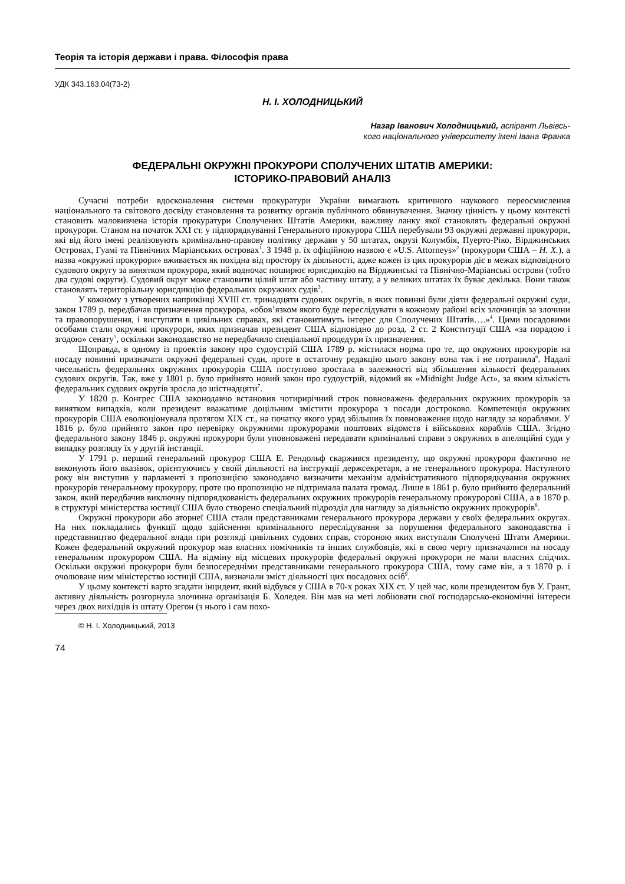Теорія та історія держави і права. Філософія права
УДК 343.163.04(73-2)
Н. І. ХОЛОДНИЦЬКИЙ
Назар Іванович Холодницький, аспірант Львівсь-
кого національного університету імені Івана Франка
ФЕДЕРАЛЬНІ ОКРУЖНІ ПРОКУРОРИ СПОЛУЧЕНИХ ШТАТІВ АМЕРИКИ:
ІСТОРИКО-ПРАВОВИЙ АНАЛІЗ
Сучасні потреби вдосконалення системи прокуратури України вимагають критичного наукового переосмислення національного та світового досвіду становлення та розвитку органів публічного обвинувачення. Значну цінність у цьому контексті становить маловивчена історія прокуратури Сполучених Штатів Америки, важливу ланку якої становлять федеральні окружні прокурори. Станом на початок XXI ст. у підпорядкуванні Генерального прокурора США перебували 93 окружні державні прокурори, які від його імені реалізовують кримінально-правову політику держави у 50 штатах, окрузі Колумбія, Пуерто-Ріко, Вірджинських Островах, Гуамі та Північних Маріанських островах<sup>1</sup>. З 1948 р. їх офіційною назвою є «U.S. Attorneys»<sup>2</sup> (прокурори США – Н. Х.), а назва «окружні прокурори» вживається як похідна від простору їх діяльності, адже кожен із цих прокурорів діє в межах відповідного судового округу за винятком прокурора, який водночас поширює юрисдикцію на Вірджинські та Північно-Маріанські острови (тобто два судові округи). Судовий округ може становити цілий штат або частину штату, а у великих штатах їх буває декілька. Вони також становлять територіальну юрисдикцію федеральних окружних судів<sup>3</sup>.
У кожному з утворених наприкінці XVIII ст. тринадцяти судових округів, в яких повинні були діяти федеральні окружні суди, закон 1789 р. передбачав призначення прокурора, «обов’язком якого буде переслідувати в кожному районі всіх злочинців за злочини та правопорушення, і виступати в цивільних справах, які становитимуть інтерес для Сполучених Штатів….»<sup>4</sup>. Цими посадовими особами стали окружні прокурори, яких призначав президент США відповідно до розд. 2 ст. 2 Конституції США «за порадою і згодою» сенату<sup>5</sup>, оскільки законодавство не передбачило спеціальної процедури їх призначення.
Щоправда, в одному із проектів закону про судоустрій США 1789 р. містилася норма про те, що окружних прокурорів на посаду повинні призначати окружні федеральні суди, проте в остаточну редакцію цього закону вона так і не потрапила<sup>6</sup>. Надалі чисельність федеральних окружних прокурорів США поступово зростала в залежності від збільшення кількості федеральних судових округів. Так, вже у 1801 р. було прийнято новий закон про судоустрій, відомий як «Midnight Judge Act», за яким кількість федеральних судових округів зросла до шістнадцяти<sup>7</sup>.
У 1820 р. Конгрес США законодавчо встановив чотирирічний строк повноважень федеральних окружних прокурорів за винятком випадків, коли президент вважатиме доцільним змістити прокурора з посади достроково. Компетенція окружних прокурорів США еволюціонувала протягом XIX ст., на початку якого уряд збільшив їх повноваження щодо нагляду за кораблями. У 1816 р. було прийнято закон про перевірку окружними прокурорами поштових відомств і військових кораблів США. Згідно федерального закону 1846 р. окружні прокурори були уповноважені передавати кримінальні справи з окружних в апеляційні суди у випадку розгляду їх у другій інстанції.
У 1791 р. перший генеральний прокурор США Е. Рендольф скаржився президенту, що окружні прокурори фактично не виконують його вказівок, орієнтуючись у своїй діяльності на інструкції держсекретаря, а не генерального прокурора. Наступного року він виступив у парламенті з пропозицією законодавчо визначити механізм адміністративного підпорядкування окружних прокурорів генеральному прокурору, проте цю пропозицію не підтримала палата громад. Лише в 1861 р. було прийнято федеральний закон, який передбачив виключну підпорядкованість федеральних окружних прокурорів генеральному прокуророві США, а в 1870 р. в структурі міністерства юстиції США було створено спеціальний підрозділ для нагляду за діяльністю окружних прокурорів<sup>8</sup>.
Окружні прокурори або аторнеї США стали представниками генерального прокурора держави у своїх федеральних округах. На них покладались функції щодо здійснення кримінального переслідування за порушення федерального законодавства і представництво федеральної влади при розгляді цивільних судових справ, стороною яких виступали Сполучені Штати Америки. Кожен федеральний окружний прокурор мав власних помічників та інших службовців, які в свою чергу призначалися на посаду генеральним прокурором США. На відміну від місцевих прокурорів федеральні окружні прокурори не мали власних слідчих. Оскільки окружні прокурори були безпосередніми представниками генерального прокурора США, тому саме він, а з 1870 р. і очолюване ним міністерство юстиції США, визначали зміст діяльності цих посадових осіб<sup>9</sup>.
У цьому контексті варто згадати інцидент, який відбувся у США в 70-х роках XIX ст. У цей час, коли президентом був У. Грант, активну діяльність розгорнула злочинна організація Б. Холедея. Він мав на меті лобіювати свої господарсько-економічні інтереси через двох вихідців із штату Орегон (з нього і сам похо-
© Н. І. Холодницький, 2013
74